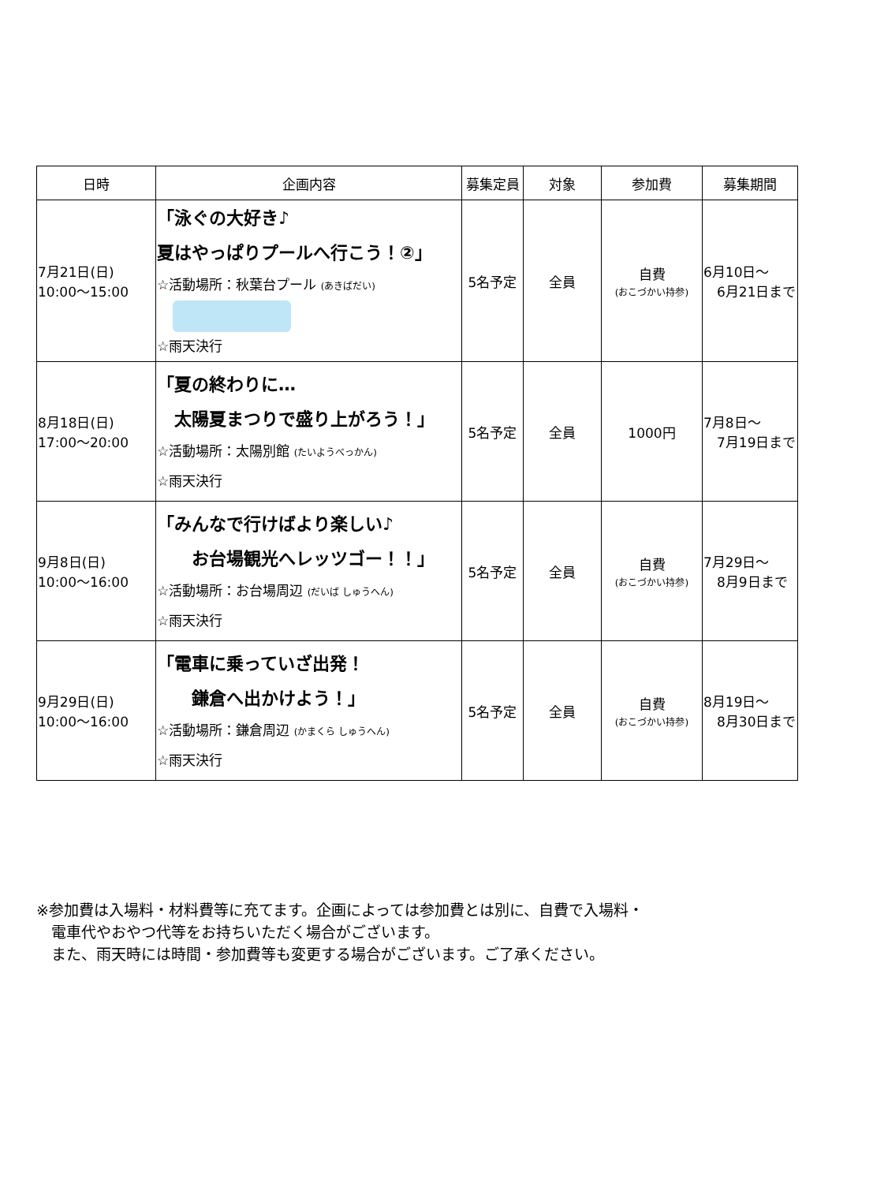| 日時 | 企画内容 | 募集定員 | 対象 | 参加費 | 募集期間 |
| --- | --- | --- | --- | --- | --- |
| 7月21日(日) 10:00～15:00 | 「泳ぐの大好き♪ 夏はやっぱりプールへ行こう！②」 ☆活動場所：秋葉台プール (あきばだい) ☆雨天決行 | 5名予定 | 全員 | 自費 (おこづかい持参) | 6月10日～ 6月21日まで |
| 8月18日(日) 17:00～20:00 | 「夏の終わりに… 太陽夏まつりで盛り上がろう！」 ☆活動場所：太陽別館 (たいようべっかん) ☆雨天決行 | 5名予定 | 全員 | 1000円 | 7月8日～ 7月19日まで |
| 9月8日(日) 10:00～16:00 | 「みんなで行けばより楽しい♪ お台場観光へレッツゴー！！」 ☆活動場所：お台場周辺 (だいば しゅうへん) ☆雨天決行 | 5名予定 | 全員 | 自費 (おこづかい持参) | 7月29日～ 8月9日まで |
| 9月29日(日) 10:00～16:00 | 「電車に乗っていざ出発！ 鎌倉へ出かけよう！」 ☆活動場所：鎌倉周辺 (かまくら しゅうへん) ☆雨天決行 | 5名予定 | 全員 | 自費 (おこづかい持参) | 8月19日～ 8月30日まで |
※参加費は入場料・材料費等に充てます。企画によっては参加費とは別に、自費で入場料・
　電車代やおやつ代等をお持ちいただく場合がございます。
　また、雨天時には時間・参加費等も変更する場合がございます。ご了承ください。